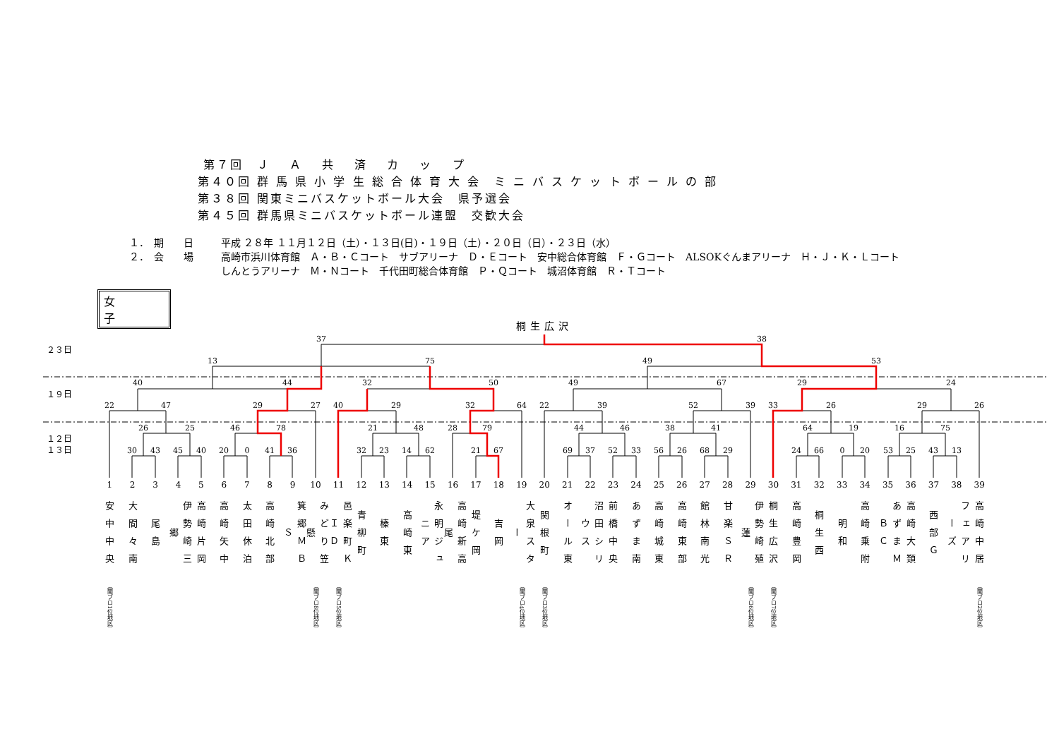第７回　Ｊ　 Ａ　 共　 済　 カ　 ッ　 プ
第４０回 群 馬 県 小 学 生 総 合 体 育 大 会　ミ ニ バ ス ケ ッ ト ボ ー ル の 部
第３８回 関東ミニバスケットボール大会　県予選会
第４５回 群馬県ミニバスケットボール連盟　交歓大会
１．　期　　日 平成 ２８年 １１月１２日（土）・１３日(日)・１９日（土）・２０日（日）・２３日（水）
２．　会　　場 高崎市浜川体育館　Ａ・Ｂ・Ｃコート　サブアリーナ　Ｄ・Ｅコート　安中総合体育館　Ｆ・Ｇコート　ALSOKぐんまアリーナ　Ｈ・Ｊ・Ｋ・Ｌコート
しんとうアリーナ　Ｍ・Ｎコート　千代田町総合体育館　Ｐ・Ｑコート　城沼体育館　Ｒ・Ｔコート
女子
桐生広沢
２３日
１９日
１２日
１３日
37
38
13
75
49
53
40
44
32
50
49
67
29
24
22
47
29
27
40
29
32
64
22
39
52
39
33
26
29
26
26
25
46
78
21
48
28
79
44
46
38
41
64
19
16
75
30
43
45
40
20
0
41
36
32
23
14
62
21
67
69
37
52
33
56
26
68
29
24
66
0
20
53
25
43
13
1
安中中央
（関ブロ1位地区）
2
大間々南
3
尾島
4
伊勢崎三郷
5
高崎片岡
6
高崎矢中
7
太田休泊
8
高崎北部
9
箕郷ＭＢＳ
10
みどり笠懸
（関ブロ8位地区）
11
邑楽町ＫＩＤ
（関ブロ5位地区）
12
青柳町
13
榛東
14
高崎東
15
永明ジュニア
16
高崎新高尾
17
堤ケ岡
18
吉岡
19
大泉スター
（関ブロ4位地区）
20
関根町
（関ブロ3位地区）
21
オール東
22
沼田シリウス
23
前橋中央
24
あずま南
25
高崎城東
26
高崎東部
27
館林南光
28
甘楽ＳＲ
29
伊勢崎殖蓮
（関ブロ6位地区）
30
桐生広沢
（関ブロ7位地区）
31
高崎豊岡
32
桐生西
33
明和
34
高崎乗附
35
あずまＭＢＣ
36
高崎大類
37
西部Ｇ
38
フェアリーズ
39
高崎中居
（関ブロ2位地区）